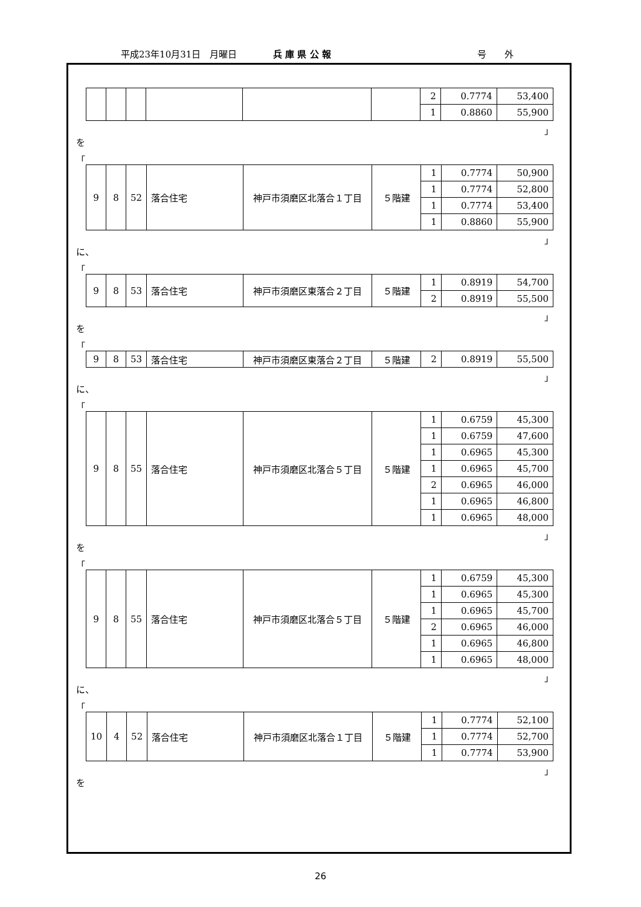平成23年10月31日　月曜日 兵 庫 県 公 報 号　　外
| | | | | | | 2 | 0.7774 | 53,400 |
| | | | | | | 1 | 0.8860 | 55,900 |
」
を
「
| 9 | 8 | 52 | 落合住宅 | 神戸市須磨区北落合１丁目 | ５階建 | 1 | 0.7774 | 50,900 |
| | | | | | | 1 | 0.7774 | 52,800 |
| | | | | | | 1 | 0.7774 | 53,400 |
| | | | | | | 1 | 0.8860 | 55,900 |
」
に、
「
| 9 | 8 | 53 | 落合住宅 | 神戸市須磨区東落合２丁目 | ５階建 | 1 | 0.8919 | 54,700 |
| | | | | | | 2 | 0.8919 | 55,500 |
」
を
「
| 9 | 8 | 53 | 落合住宅 | 神戸市須磨区東落合２丁目 | ５階建 | 2 | 0.8919 | 55,500 |
」
に、
「
| 9 | 8 | 55 | 落合住宅 | 神戸市須磨区北落合５丁目 | ５階建 | 1 | 0.6759 | 45,300 |
| | | | | | | 1 | 0.6759 | 47,600 |
| | | | | | | 1 | 0.6965 | 45,300 |
| | | | | | | 1 | 0.6965 | 45,700 |
| | | | | | | 2 | 0.6965 | 46,000 |
| | | | | | | 1 | 0.6965 | 46,800 |
| | | | | | | 1 | 0.6965 | 48,000 |
」
を
「
| 9 | 8 | 55 | 落合住宅 | 神戸市須磨区北落合５丁目 | ５階建 | 1 | 0.6759 | 45,300 |
| | | | | | | 1 | 0.6965 | 45,300 |
| | | | | | | 1 | 0.6965 | 45,700 |
| | | | | | | 2 | 0.6965 | 46,000 |
| | | | | | | 1 | 0.6965 | 46,800 |
| | | | | | | 1 | 0.6965 | 48,000 |
」
に、
「
| 10 | 4 | 52 | 落合住宅 | 神戸市須磨区北落合１丁目 | ５階建 | 1 | 0.7774 | 52,100 |
| | | | | | | 1 | 0.7774 | 52,700 |
| | | | | | | 1 | 0.7774 | 53,900 |
」
を
26